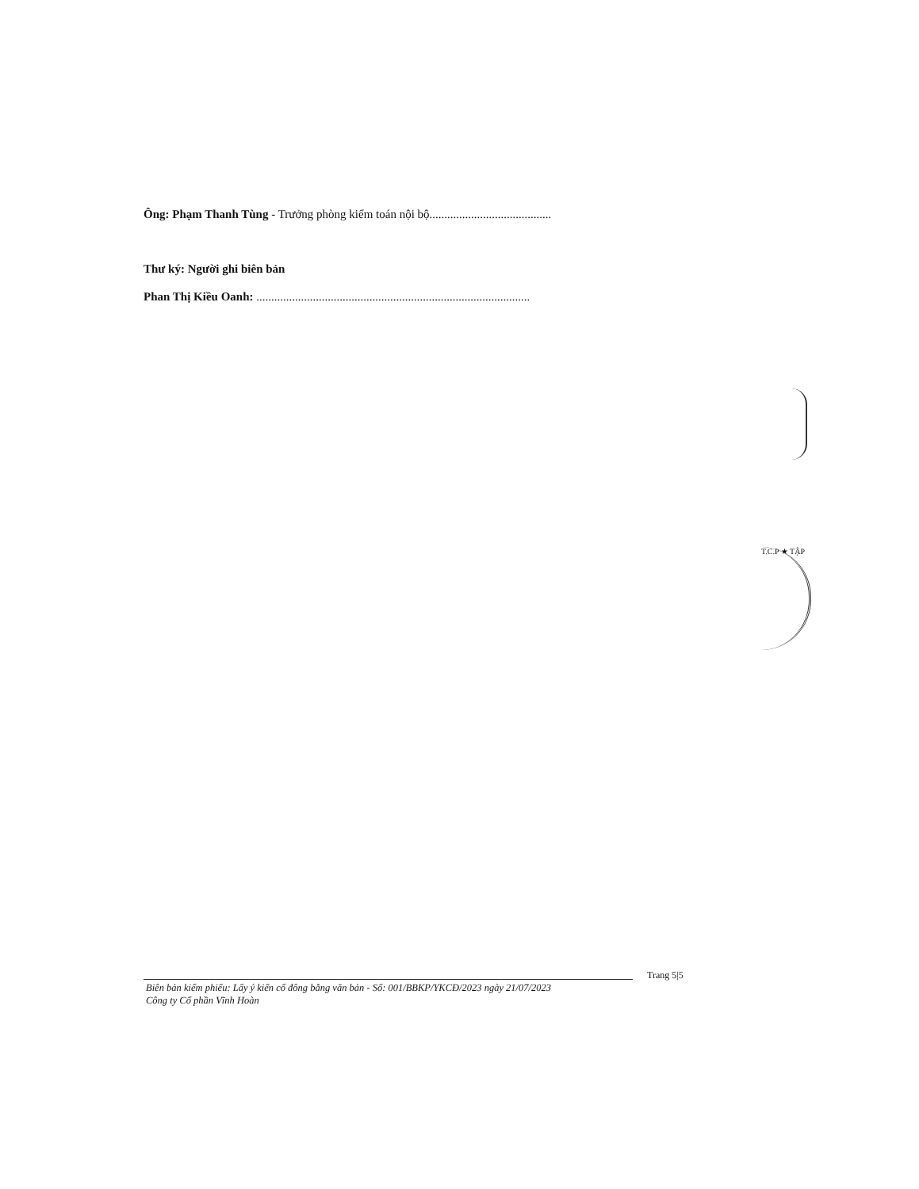Ông: Phạm Thanh Tùng - Trưởng phòng kiểm toán nội bộ.........................................
Thư ký: Người ghi biên bản
Phan Thị Kiều Oanh: ............................................................................................
T.C.P ★ TẬP
Trang 5|5
Biên bản kiểm phiếu: Lấy ý kiến cổ đông bằng văn bản - Số: 001/BBKP/YKCĐ/2023 ngày 21/07/2023
Công ty Cổ phần Vĩnh Hoàn